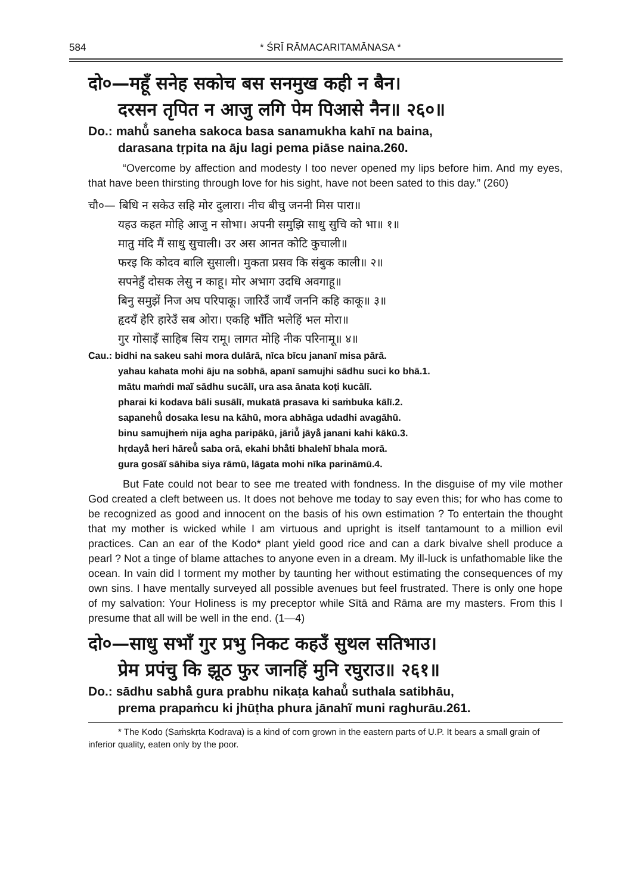584 * ŚRĪ RĀMACARITAMĀNASA *
दो०—महूँ सनेह सकोच बस सनमुख कही न बैन।
दरसन तृपित न आजु लगि पेम पिआसे नैन॥ २६०॥
Do.: mahů̐ saneha sakoca basa sanamukha kahī na baina,
darasana tṛpita na āju lagi pema piāse naina.260.
“Overcome by affection and modesty I too never opened my lips before him. And my eyes, that have been thirsting through love for his sight, have not been sated to this day.” (260)
चौ०— बिधि न सकेउ सहि मोर दुलारा। नीच बीचु जननी मिस पारा॥
यहउ कहत मोहि आजु न सोभा। अपनी समुझि साधु सुचि को भा॥ १॥
मातु मंदि मैं साधु सुचाली। उर अस आनत कोटि कुचाली॥
फरइ कि कोदव बालि सुसाली। मुकता प्रसव कि संबुक काली॥ २॥
सपनेहुँ दोसक लेसु न काहू। मोर अभाग उदधि अवगाहू॥
बिनु समुझें निज अघ परिपाकू। जारिउँ जायँ जननि कहि काकू॥ ३॥
हृदयँ हेरि हारेउँ सब ओरा। एकहि भाँति भलेहिं भल मोरा॥
गुर गोसाइँ साहिब सिय रामू। लागत मोहि नीक परिनामू॥ ४॥
Cau.: bidhi na sakeu sahi mora dulārā, nīca bīcu jananī misa pārā.
yahau kahata mohi āju na sobhā, apanī samujhi sādhu suci ko bhā.1.
mātu maṁdi maĩ sādhu sucālī, ura asa ānata koṭi kucālī.
pharai ki kodava bāli susālī, mukatā prasava ki saṁbuka kālī.2.
sapanehů̐ dosaka lesu na kāhū, mora abhāga udadhi avagāhū.
binu samujheṁ nija agha paripākū, jāriů̐ jāyå̐ janani kahi kākū.3.
hṛdayå̐ heri hāreů̐ saba orā, ekahi bhå̐ti bhalehĩ bhala morā.
gura gosāĩ sāhiba siya rāmū, lāgata mohi nīka parināmū.4.
But Fate could not bear to see me treated with fondness. In the disguise of my vile mother God created a cleft between us. It does not behove me today to say even this; for who has come to be recognized as good and innocent on the basis of his own estimation ? To entertain the thought that my mother is wicked while I am virtuous and upright is itself tantamount to a million evil practices. Can an ear of the Kodo* plant yield good rice and can a dark bivalve shell produce a pearl ? Not a tinge of blame attaches to anyone even in a dream. My ill-luck is unfathomable like the ocean. In vain did I torment my mother by taunting her without estimating the consequences of my own sins. I have mentally surveyed all possible avenues but feel frustrated. There is only one hope of my salvation: Your Holiness is my preceptor while Sītā and Rāma are my masters. From this I presume that all will be well in the end. (1—4)
दो०—साधु सभाँ गुर प्रभु निकट कहउँ सुथल सतिभाउ।
प्रेम प्रपंचु कि झूठ फुर जानहिं मुनि रघुराउ॥ २६१॥
Do.: sādhu sabhå̐ gura prabhu nikaṭa kahaů̐ suthala satibhāu,
prema prapaṁcu ki jhūṭha phura jānahĩ muni raghurāu.261.
* The Kodo (Saṁskṛta Kodrava) is a kind of corn grown in the eastern parts of U.P. It bears a small grain of inferior quality, eaten only by the poor.